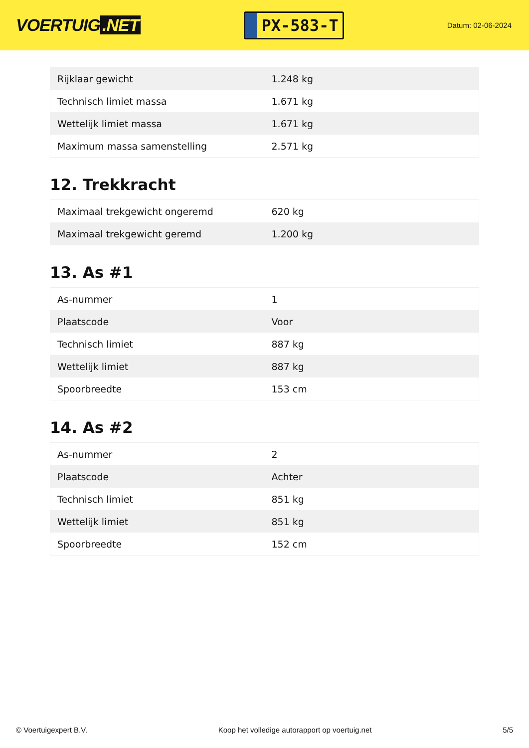VOERTUIG.NET
PX-583-T
Datum: 02-06-2024
| Rijklaar gewicht | 1.248 kg |
| Technisch limiet massa | 1.671 kg |
| Wettelijk limiet massa | 1.671 kg |
| Maximum massa samenstelling | 2.571 kg |
12. Trekkracht
| Maximaal trekgewicht ongeremd | 620 kg |
| Maximaal trekgewicht geremd | 1.200 kg |
13. As #1
| As-nummer | 1 |
| Plaatscode | Voor |
| Technisch limiet | 887 kg |
| Wettelijk limiet | 887 kg |
| Spoorbreedte | 153 cm |
14. As #2
| As-nummer | 2 |
| Plaatscode | Achter |
| Technisch limiet | 851 kg |
| Wettelijk limiet | 851 kg |
| Spoorbreedte | 152 cm |
© Voertuigexpert B.V. Koop het volledige autorapport op voertuig.net 5/5